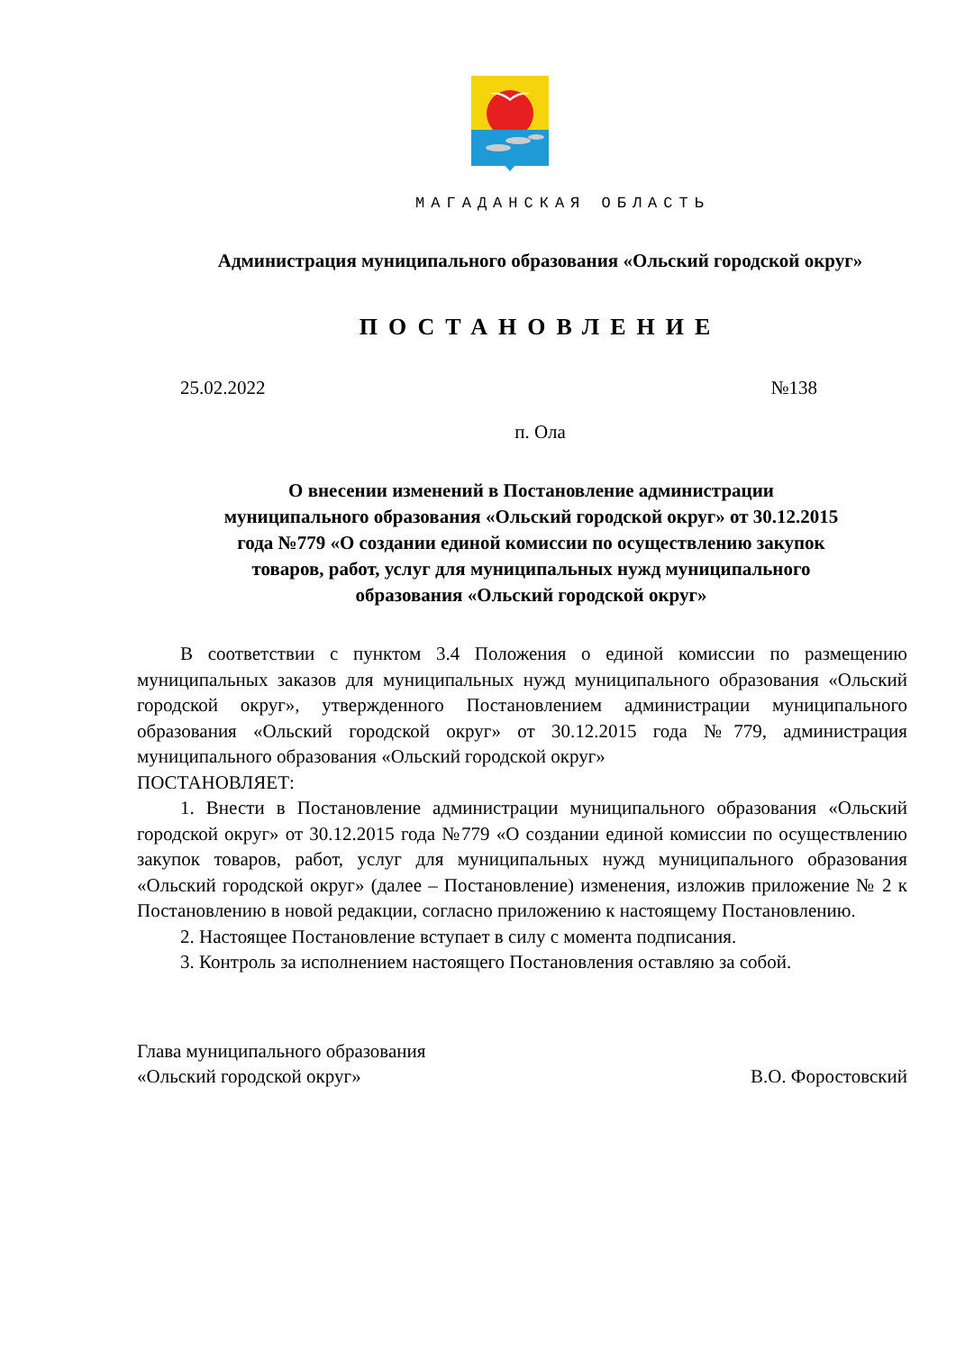МАГАДАНСКАЯ ОБЛАСТЬ
Администрация муниципального образования «Ольский городской округ»
ПОСТАНОВЛЕНИЕ
25.02.2022 №138
п. Ола
О внесении изменений в Постановление администрации
муниципального образования «Ольский городской округ» от 30.12.2015
года №779 «О создании единой комиссии по осуществлению закупок
товаров, работ, услуг для муниципальных нужд муниципального
образования «Ольский городской округ»
В соответствии с пунктом 3.4 Положения о единой комиссии по размещению муниципальных заказов для муниципальных нужд муниципального образования «Ольский городской округ», утвержденного Постановлением администрации муниципального образования «Ольский городской округ» от 30.12.2015 года №779, администрация муниципального образования «Ольский городской округ»
ПОСТАНОВЛЯЕТ:
1. Внести в Постановление администрации муниципального образования «Ольский городской округ» от 30.12.2015 года №779 «О создании единой комиссии по осуществлению закупок товаров, работ, услуг для муниципальных нужд муниципального образования «Ольский городской округ» (далее – Постановление) изменения, изложив приложение № 2 к Постановлению в новой редакции, согласно приложению к настоящему Постановлению.
2. Настоящее Постановление вступает в силу с момента подписания.
3. Контроль за исполнением настоящего Постановления оставляю за собой.
Глава муниципального образования
«Ольский городской округ» В.О. Форостовский